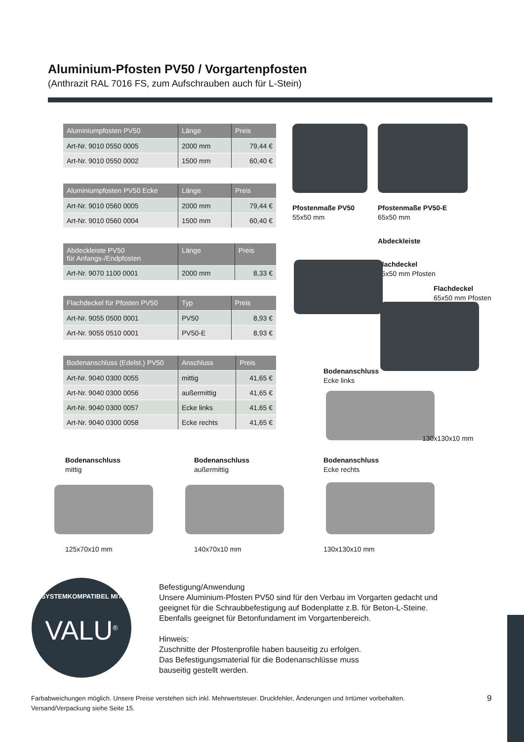Aluminium-Pfosten PV50 / Vorgartenpfosten
(Anthrazit RAL 7016 FS, zum Aufschrauben auch für L-Stein)
| Aluminiumpfosten PV50 | Länge | Preis |
| --- | --- | --- |
| Art-Nr. 9010 0550 0005 | 2000 mm | 79,44 € |
| Art-Nr. 9010 0550 0002 | 1500 mm | 60,40 € |
| Aluminiumpfosten PV50 Ecke | Länge | Preis |
| --- | --- | --- |
| Art-Nr. 9010 0560 0005 | 2000 mm | 79,44 € |
| Art-Nr. 9010 0560 0004 | 1500 mm | 60,40 € |
| Abdeckleiste PV50 für Anfangs-/Endpfosten | Länge | Preis |
| --- | --- | --- |
| Art-Nr. 9070 1100 0001 | 2000 mm | 8,33 € |
| Flachdeckel für Pfosten PV50 | Typ | Preis |
| --- | --- | --- |
| Art-Nr. 9055 0500 0001 | PV50 | 8,93 € |
| Art-Nr. 9055 0510 0001 | PV50-E | 8,93 € |
| Bodenanschluss (Edelst.) PV50 | Anschluss | Preis |
| --- | --- | --- |
| Art-Nr. 9040 0300 0055 | mittig | 41,65 € |
| Art-Nr. 9040 0300 0056 | außermittig | 41,65 € |
| Art-Nr. 9040 0300 0057 | Ecke links | 41,65 € |
| Art-Nr. 9040 0300 0058 | Ecke rechts | 41,65 € |
Pfostenmaße PV50
55x50 mm
Pfostenmaße PV50-E
65x50 mm
Abdeckleiste
Flachdeckel
55x50 mm Pfosten
Flachdeckel
65x50 mm Pfosten
Bodenanschluss
Ecke links
130x130x10 mm
Bodenanschluss
mittig
Bodenanschluss
außermittig
Bodenanschluss
Ecke rechts
125x70x10 mm 140x70x10 mm 130x130x10 mm
SYSTEMKOMPATIBEL MIT
VALU<sup>®</sup>
Befestigung/Anwendung
Unsere Aluminium-Pfosten PV50 sind für den Verbau im Vorgarten gedacht und
geeignet für die Schraubbefestigung auf Bodenplatte z.B. für Beton-L-Steine.
Ebenfalls geeignet für Betonfundament im Vorgartenbereich.
Hinweis:
Zuschnitte der Pfostenprofile haben bauseitig zu erfolgen.
Das Befestigungsmaterial für die Bodenanschlüsse muss
bauseitig gestellt werden.
Farbabweichungen möglich. Unsere Preise verstehen sich inkl. Mehrwertsteuer. Druckfehler, Änderungen und Irrtümer vorbehalten.
Versand/Verpackung siehe Seite 15.
9